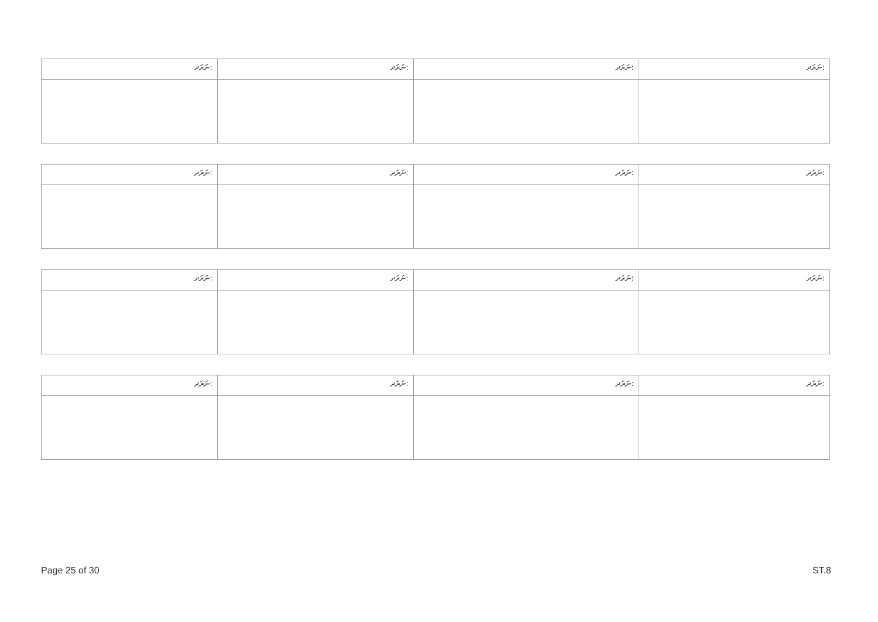| ނަރަދ: | ނަރަދ: | ނަރަދ: | ނަރަދ: |
| --- | --- | --- | --- |
| ނަރަދ: | ނަރަދ: | ނަރަދ: | ނަރަދ: |
| --- | --- | --- | --- |
| ނަރަދ: | ނަރަދ: | ނަރަދ: | ނަރަދ: |
| --- | --- | --- | --- |
| ނަރަދ: | ނަރަދ: | ނަރަދ: | ނަރަދ: |
| --- | --- | --- | --- |
Page 25 of 30 ST.8